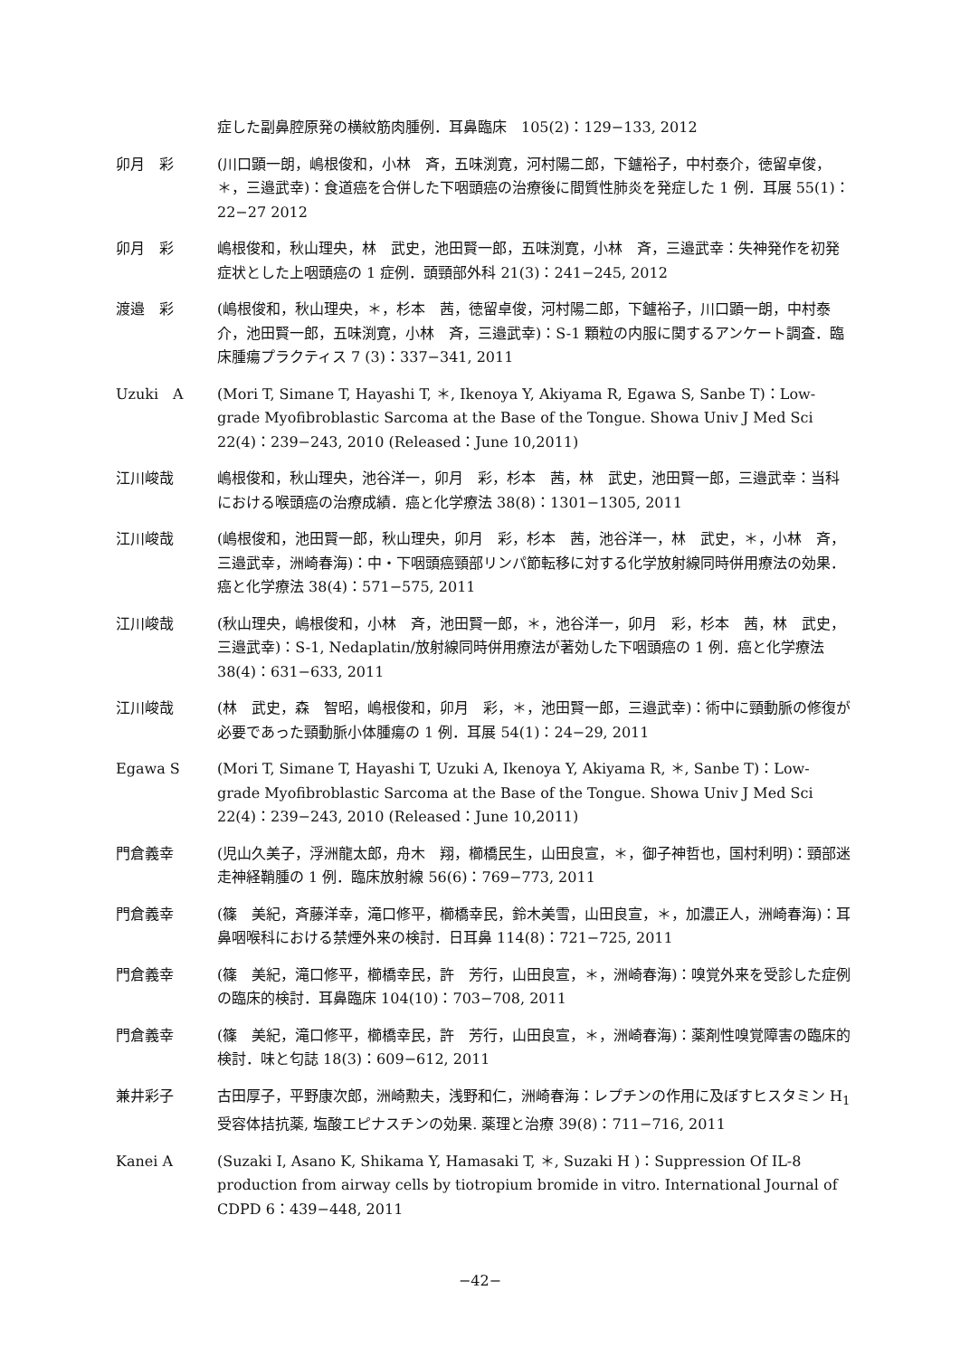症した副鼻腔原発の横紋筋肉腫例．耳鼻臨床　105(2)：129−133, 2012
卯月　彩 (川口顕一朗，嶋根俊和，小林　斉，五味渕寛，河村陽二郎，下鑪裕子，中村泰介，徳留卓俊，＊，三邉武幸)：食道癌を合併した下咽頭癌の治療後に間質性肺炎を発症した 1 例．耳展 55(1)：22−27 2012
卯月　彩 嶋根俊和，秋山理央，林　武史，池田賢一郎，五味渕寛，小林　斉，三邉武幸：失神発作を初発症状とした上咽頭癌の 1 症例．頭頸部外科 21(3)：241−245, 2012
渡邉　彩 (嶋根俊和，秋山理央，＊，杉本　茜，徳留卓俊，河村陽二郎，下鑪裕子，川口顕一朗，中村泰介，池田賢一郎，五味渕寛，小林　斉，三邉武幸)：S-1 顆粒の内服に関するアンケート調査．臨床腫瘍プラクティス 7 (3)：337−341, 2011
Uzuki　A (Mori T, Simane T, Hayashi T, ＊, Ikenoya Y, Akiyama R, Egawa S, Sanbe T)：Low-grade Myofibroblastic Sarcoma at the Base of the Tongue. Showa Univ J Med Sci 22(4)：239−243, 2010 (Released：June 10,2011)
江川峻哉 嶋根俊和，秋山理央，池谷洋一，卯月　彩，杉本　茜，林　武史，池田賢一郎，三邉武幸：当科における喉頭癌の治療成績．癌と化学療法 38(8)：1301−1305, 2011
江川峻哉 (嶋根俊和，池田賢一郎，秋山理央，卯月　彩，杉本　茜，池谷洋一，林　武史，＊，小林　斉，三邉武幸，洲崎春海)：中・下咽頭癌頸部リンパ節転移に対する化学放射線同時併用療法の効果．癌と化学療法 38(4)：571−575, 2011
江川峻哉 (秋山理央，嶋根俊和，小林　斉，池田賢一郎，＊，池谷洋一，卯月　彩，杉本　茜，林　武史，三邉武幸)：S-1, Nedaplatin/放射線同時併用療法が著効した下咽頭癌の 1 例．癌と化学療法 38(4)：631−633, 2011
江川峻哉 (林　武史，森　智昭，嶋根俊和，卯月　彩，＊，池田賢一郎，三邉武幸)：術中に頸動脈の修復が必要であった頸動脈小体腫瘍の 1 例．耳展 54(1)：24−29, 2011
Egawa S (Mori T, Simane T, Hayashi T, Uzuki A, Ikenoya Y, Akiyama R, ＊, Sanbe T)：Low-grade Myofibroblastic Sarcoma at the Base of the Tongue. Showa Univ J Med Sci 22(4)：239−243, 2010 (Released：June 10,2011)
門倉義幸 (児山久美子，浮洲龍太郎，舟木　翔，櫛橋民生，山田良宣，＊，御子神哲也，国村利明)：頸部迷走神経鞘腫の 1 例．臨床放射線 56(6)：769−773, 2011
門倉義幸 (篠　美紀，斉藤洋幸，滝口修平，櫛橋幸民，鈴木美雪，山田良宣，＊，加濃正人，洲崎春海)：耳鼻咽喉科における禁煙外来の検討．日耳鼻 114(8)：721−725, 2011
門倉義幸 (篠　美紀，滝口修平，櫛橋幸民，許　芳行，山田良宣，＊，洲崎春海)：嗅覚外来を受診した症例の臨床的検討．耳鼻臨床 104(10)：703−708, 2011
門倉義幸 (篠　美紀，滝口修平，櫛橋幸民，許　芳行，山田良宣，＊，洲崎春海)：薬剤性嗅覚障害の臨床的検討．味と匂誌 18(3)：609−612, 2011
兼井彩子 古田厚子，平野康次郎，洲崎勲夫，浅野和仁，洲崎春海：レプチンの作用に及ぼすヒスタミン H<sub>1</sub>受容体拮抗薬, 塩酸エピナスチンの効果. 薬理と治療 39(8)：711−716, 2011
Kanei A (Suzaki I, Asano K, Shikama Y, Hamasaki T, ＊, Suzaki H )：Suppression Of IL-8 production from airway cells by tiotropium bromide in vitro. International Journal of CDPD 6：439−448, 2011
−42−